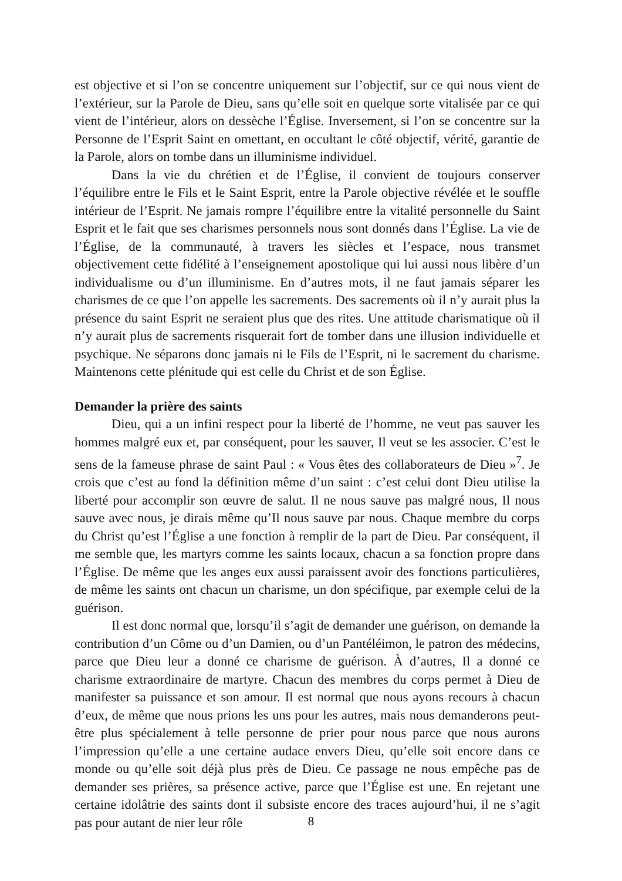est objective et si l’on se concentre uniquement sur l’objectif, sur ce qui nous vient de l’extérieur, sur la Parole de Dieu, sans qu’elle soit en quelque sorte vitalisée par ce qui vient de l’intérieur, alors on dessèche l’Église. Inversement, si l’on se concentre sur la Personne de l’Esprit Saint en omettant, en occultant le côté objectif, vérité, garantie de la Parole, alors on tombe dans un illuminisme individuel.
Dans la vie du chrétien et de l’Église, il convient de toujours conserver l’équilibre entre le Fils et le Saint Esprit, entre la Parole objective révélée et le souffle intérieur de l’Esprit. Ne jamais rompre l’équilibre entre la vitalité personnelle du Saint Esprit et le fait que ses charismes personnels nous sont donnés dans l’Église. La vie de l’Église, de la communauté, à travers les siècles et l’espace, nous transmet objectivement cette fidélité à l’enseignement apostolique qui lui aussi nous libère d’un individualisme ou d’un illuminisme. En d’autres mots, il ne faut jamais séparer les charismes de ce que l’on appelle les sacrements. Des sacrements où il n’y aurait plus la présence du saint Esprit ne seraient plus que des rites. Une attitude charismatique où il n’y aurait plus de sacrements risquerait fort de tomber dans une illusion individuelle et psychique. Ne séparons donc jamais ni le Fils de l’Esprit, ni le sacrement du charisme. Maintenons cette plénitude qui est celle du Christ et de son Église.
Demander la prière des saints
Dieu, qui a un infini respect pour la liberté de l’homme, ne veut pas sauver les hommes malgré eux et, par conséquent, pour les sauver, Il veut se les associer. C’est le sens de la fameuse phrase de saint Paul : « Vous êtes des collaborateurs de Dieu »<sup>7</sup>. Je crois que c’est au fond la définition même d’un saint : c’est celui dont Dieu utilise la liberté pour accomplir son œuvre de salut. Il ne nous sauve pas malgré nous, Il nous sauve avec nous, je dirais même qu’Il nous sauve par nous. Chaque membre du corps du Christ qu’est l’Église a une fonction à remplir de la part de Dieu. Par conséquent, il me semble que, les martyrs comme les saints locaux, chacun a sa fonction propre dans l’Église. De même que les anges eux aussi paraissent avoir des fonctions particulières, de même les saints ont chacun un charisme, un don spécifique, par exemple celui de la guérison.
Il est donc normal que, lorsqu’il s’agit de demander une guérison, on demande la contribution d’un Côme ou d’un Damien, ou d’un Pantéléimon, le patron des médecins, parce que Dieu leur a donné ce charisme de guérison. À d’autres, Il a donné ce charisme extraordinaire de martyre. Chacun des membres du corps permet à Dieu de manifester sa puissance et son amour. Il est normal que nous ayons recours à chacun d’eux, de même que nous prions les uns pour les autres, mais nous demanderons peut-être plus spécialement à telle personne de prier pour nous parce que nous aurons l’impression qu’elle a une certaine audace envers Dieu, qu’elle soit encore dans ce monde ou qu’elle soit déjà plus près de Dieu. Ce passage ne nous empêche pas de demander ses prières, sa présence active, parce que l’Église est une. En rejetant une certaine idolâtrie des saints dont il subsiste encore des traces aujourd’hui, il ne s’agit pas pour autant de nier leur rôle
8